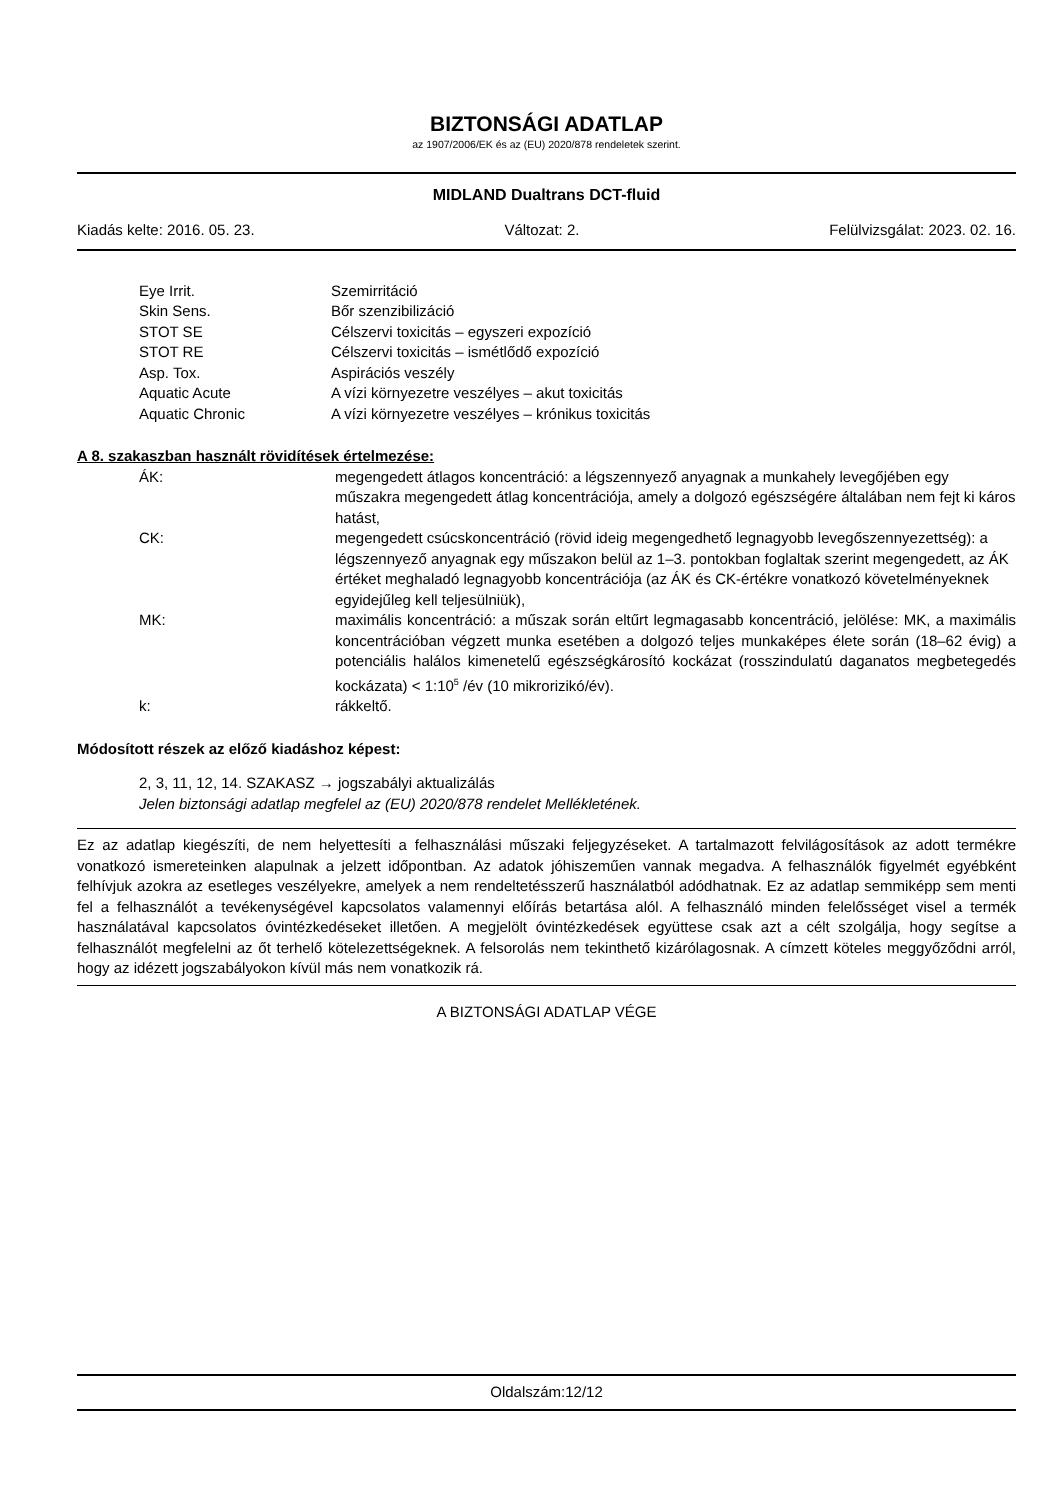BIZTONSÁGI ADATLAP
az 1907/2006/EK és az (EU) 2020/878 rendeletek szerint.
MIDLAND Dualtrans DCT-fluid
Kiadás kelte: 2016. 05. 23. Változat: 2. Felülvizsgálat: 2023. 02. 16.
| Eye Irrit. | Szemirritáció |
| Skin Sens. | Bőr szenzibilizáció |
| STOT SE | Célszervi toxicitás – egyszeri expozíció |
| STOT RE | Célszervi toxicitás – ismétlődő expozíció |
| Asp. Tox. | Aspirációs veszély |
| Aquatic Acute | A vízi környezetre veszélyes – akut toxicitás |
| Aquatic Chronic | A vízi környezetre veszélyes – krónikus toxicitás |
A 8. szakaszban használt rövidítések értelmezése:
| ÁK: | megengedett átlagos koncentráció: a légszennyező anyagnak a munkahely levegőjében egy műszakra megengedett átlag koncentrációja, amely a dolgozó egészségére általában nem fejt ki káros hatást, |
| CK: | megengedett csúcskoncentráció (rövid ideig megengedhető legnagyobb levegőszennyezettség): a légszennyező anyagnak egy műszakon belül az 1–3. pontokban foglaltak szerint megengedett, az ÁK értéket meghaladó legnagyobb koncentrációja (az ÁK és CK-értékre vonatkozó követelményeknek egyidejűleg kell teljesülniük), |
| MK: | maximális koncentráció: a műszak során eltűrt legmagasabb koncentráció, jelölése: MK, a maximális koncentrációban végzett munka esetében a dolgozó teljes munkaképes élete során (18–62 évig) a potenciális halálos kimenetelű egészségkárosító kockázat (rosszindulatú daganatos megbetegedés kockázata) < 1:10<sup>5</sup> /év (10 mikrorizikó/év). |
| k: | rákkeltő. |
Módosított részek az előző kiadáshoz képest:
2, 3, 11, 12, 14. SZAKASZ → jogszabályi aktualizálás
Jelen biztonsági adatlap megfelel az (EU) 2020/878 rendelet Mellékletének.
Ez az adatlap kiegészíti, de nem helyettesíti a felhasználási műszaki feljegyzéseket. A tartalmazott felvilágosítások az adott termékre vonatkozó ismereteinken alapulnak a jelzett időpontban. Az adatok jóhiszeműen vannak megadva. A felhasználók figyelmét egyébként felhívjuk azokra az esetleges veszélyekre, amelyek a nem rendeltetésszerű használatból adódhatnak. Ez az adatlap semmiképp sem menti fel a felhasználót a tevékenységével kapcsolatos valamennyi előírás betartása alól. A felhasználó minden felelősséget visel a termék használatával kapcsolatos óvintézkedéseket illetően. A megjelölt óvintézkedések együttese csak azt a célt szolgálja, hogy segítse a felhasználót megfelelni az őt terhelő kötelezettségeknek. A felsorolás nem tekinthető kizárólagosnak. A címzett köteles meggyőződni arról, hogy az idézett jogszabályokon kívül más nem vonatkozik rá.
A BIZTONSÁGI ADATLAP VÉGE
Oldalszám:12/12